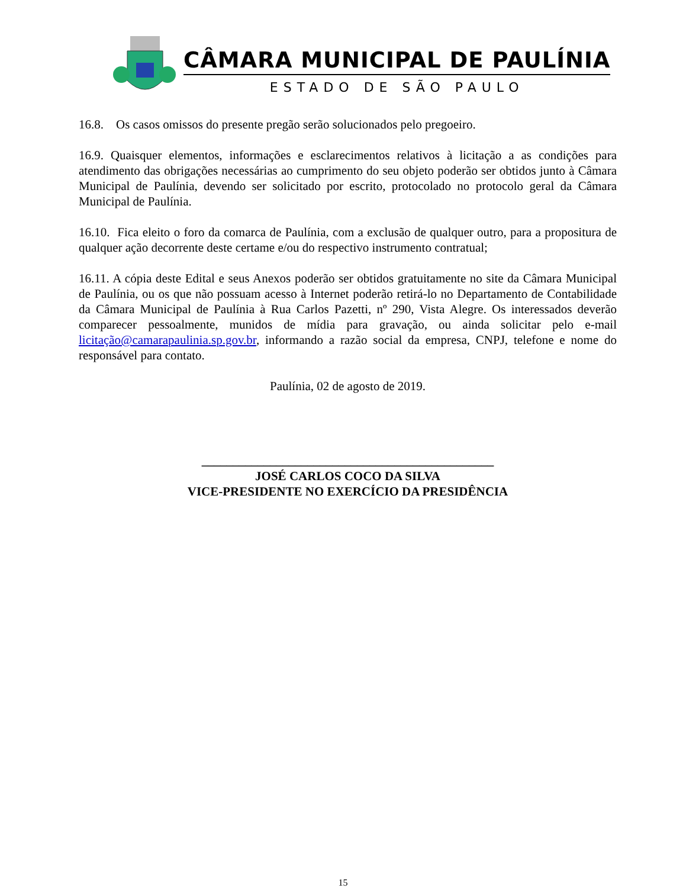CÂMARA MUNICIPAL DE PAULÍNIA
ESTADO DE SÃO PAULO
16.8. Os casos omissos do presente pregão serão solucionados pelo pregoeiro.
16.9. Quaisquer elementos, informações e esclarecimentos relativos à licitação a as condições para atendimento das obrigações necessárias ao cumprimento do seu objeto poderão ser obtidos junto à Câmara Municipal de Paulínia, devendo ser solicitado por escrito, protocolado no protocolo geral da Câmara Municipal de Paulínia.
16.10. Fica eleito o foro da comarca de Paulínia, com a exclusão de qualquer outro, para a propositura de qualquer ação decorrente deste certame e/ou do respectivo instrumento contratual;
16.11. A cópia deste Edital e seus Anexos poderão ser obtidos gratuitamente no site da Câmara Municipal de Paulínia, ou os que não possuam acesso à Internet poderão retirá-lo no Departamento de Contabilidade da Câmara Municipal de Paulínia à Rua Carlos Pazetti, nº 290, Vista Alegre. Os interessados deverão comparecer pessoalmente, munidos de mídia para gravação, ou ainda solicitar pelo e-mail licitação@camarapaulinia.sp.gov.br, informando a razão social da empresa, CNPJ, telefone e nome do responsável para contato.
Paulínia, 02 de agosto de 2019.
_______________________________________________
JOSÉ CARLOS COCO DA SILVA
VICE-PRESIDENTE NO EXERCÍCIO DA PRESIDÊNCIA
15